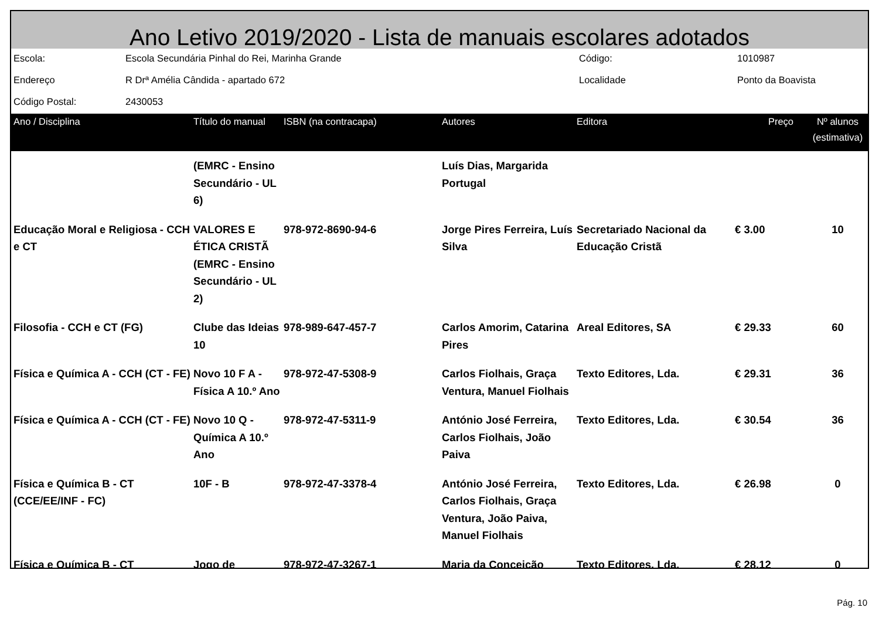Ano Letivo 2019/2020 - Lista de manuais escolares adotados
| Escola: | Escola Secundária Pinhal do Rei, Marinha Grande | Código: | 1010987 |
| Endereço | R Drª Amélia Cândida - apartado 672 | Localidade | Ponto da Boavista |
| Código Postal: | 2430053 | | |
| Ano / Disciplina | Título do manual | ISBN (na contracapa) | Autores | Editora | Preço | Nº alunos (estimativa) |
| --- | --- | --- | --- | --- | --- | --- |
| | (EMRC - Ensino Secundário - UL 6) | | Luís Dias, Margarida Portugal | | | |
| Educação Moral e Religiosa - CCH e CT | VALORES E ÉTICA CRISTÃ (EMRC - Ensino Secundário - UL 2) | 978-972-8690-94-6 | Jorge Pires Ferreira, Luís Silva | Secretariado Nacional da Educação Cristã | € 3.00 | 10 |
| Filosofia - CCH e CT (FG) | Clube das Ideias 10 | 978-989-647-457-7 | Carlos Amorim, Catarina Pires | Areal Editores, SA | € 29.33 | 60 |
| Física e Química A - CCH (CT - FE) | Novo 10 F A - Física A 10.º Ano | 978-972-47-5308-9 | Carlos Fiolhais, Graça Ventura, Manuel Fiolhais | Texto Editores, Lda. | € 29.31 | 36 |
| Física e Química A - CCH (CT - FE) | Novo 10 Q - Química A 10.º Ano | 978-972-47-5311-9 | António José Ferreira, Carlos Fiolhais, João Paiva | Texto Editores, Lda. | € 30.54 | 36 |
| Física e Química B - CT (CCE/EE/INF - FC) | 10F - B | 978-972-47-3378-4 | António José Ferreira, Carlos Fiolhais, Graça Ventura, João Paiva, Manuel Fiolhais | Texto Editores, Lda. | € 26.98 | 0 |
| Física e Química B - CT | Jogo de | 978-972-47-3267-1 | Maria da Conceição | Texto Editores, Lda. | € 28.12 | 0 |
Pág. 10